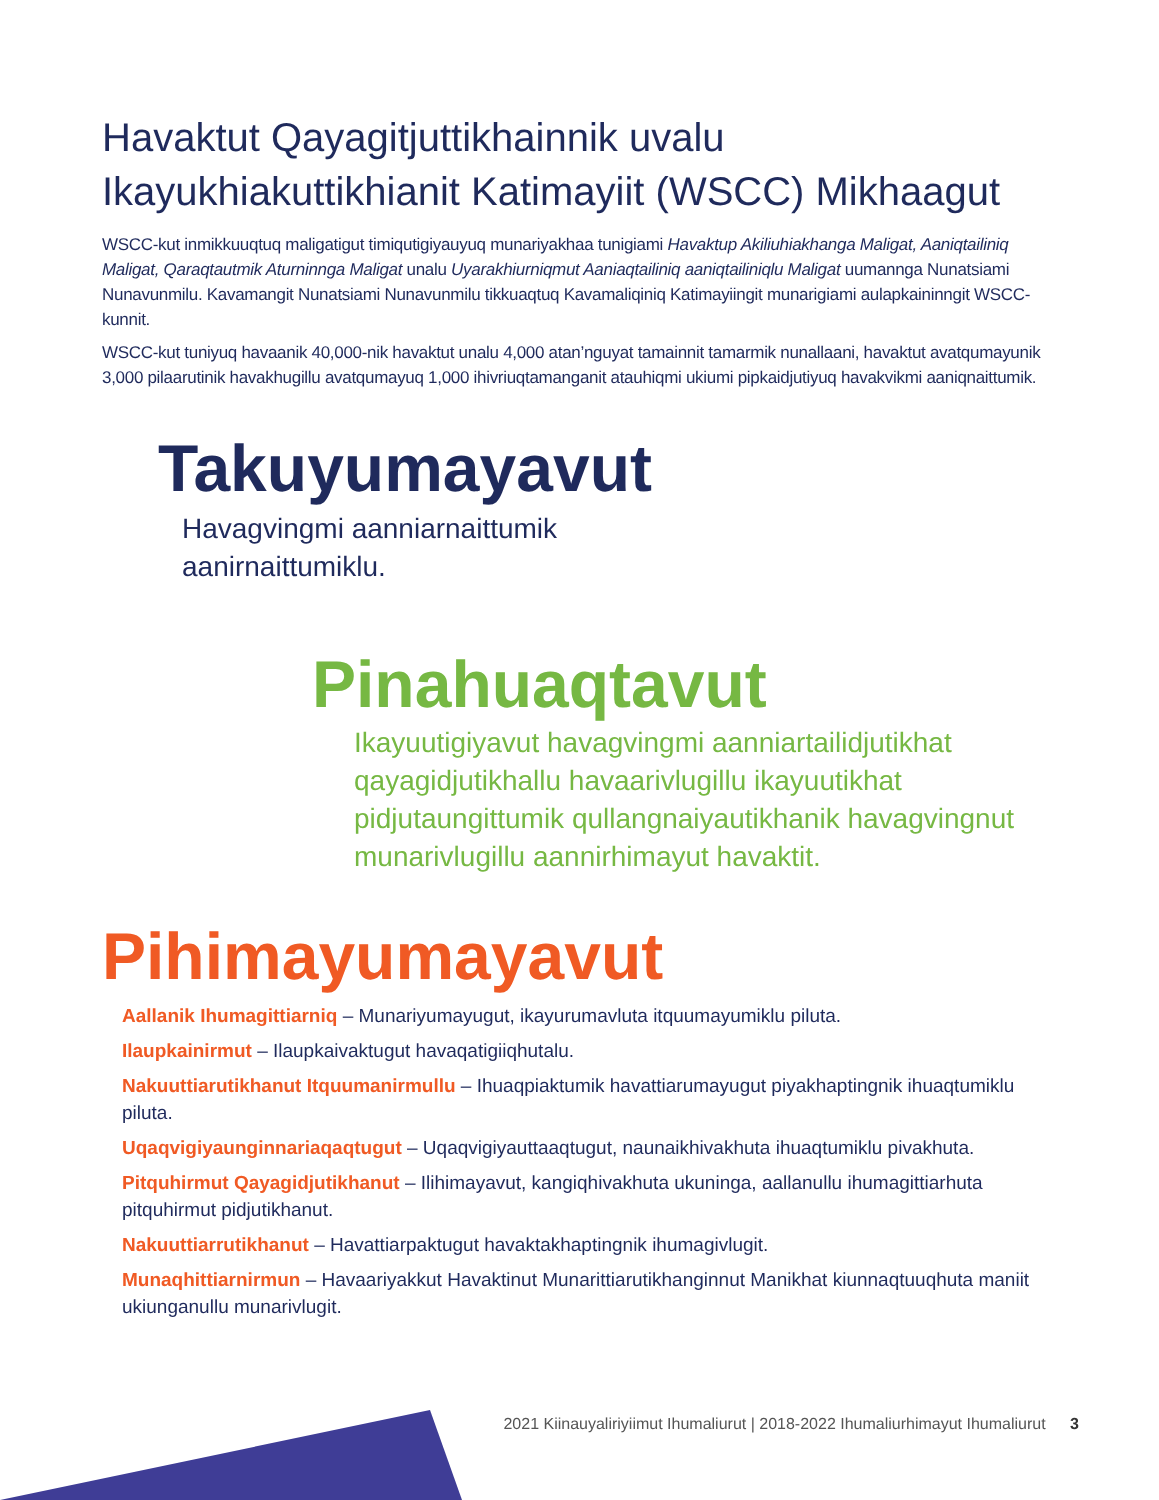Havaktut Qayagitjuttikhainnik uvalu Ikayukhiakuttikhianit Katimayiit (WSCC) Mikhaagut
WSCC-kut inmikkuuqtuq maligatigut timiqutigiyauyuq munariyakhaa tunigiami Havaktup Akiliuhiakhanga Maligat, Aaniqtailiniq Maligat, Qaraqtautmik Aturninnga Maligat unalu Uyarakhiurniqmut Aaniaqtailiniq aaniqtailiniqlu Maligat uumannga Nunatsiami Nunavunmilu. Kavamangit Nunatsiami Nunavunmilu tikkuaqtuq Kavamaliqiniq Katimayiingit munarigiami aulapkaininngit WSCC-kunnit.
WSCC-kut tuniyuq havaanik 40,000-nik havaktut unalu 4,000 atan’nguyat tamainnit tamarmik nunallaani, havaktut avatqumayunik 3,000 pilaarutinik havakhugillu avatqumayuq 1,000 ihivriuqtamanganit atauhiqmi ukiumi pipkaidjutiyuq havakvikmi aaniqnaittumik.
Takuyumayavut
Havagvingmi aanniarnaittumik
aanirnaittumiklu.
Pinahuaqtavut
Ikayuutigiyavut havagvingmi aanniartailidjutikhat qayagidjutikhallu havaarivlugillu ikayuutikhat pidjutaungittumik qullangnaiyautikhanik havagvingnut munarivlugillu aannirhimayut havaktit.
Pihimayumayavut
Aallanik Ihumagittiarniq – Munariyumayugut, ikayurumavluta itquumayumiklu piluta.
Ilaupkainirmut – Ilaupkaivaktugut havaqatigiiqhutalu.
Nakuuttiarutikhanut Itquumanirmullu – Ihuaqpiaktumik havattiarumayugut piyakhaptingnik ihuaqtumiklu piluta.
Uqaqvigiyaunginnariaqaqtugut – Uqaqvigiyauttaaqtugut, naunaikhivakhuta ihuaqtumiklu pivakhuta.
Pitquhirmut Qayagidjutikhanut – Ilihimayavut, kangiqhivakhuta ukuninga, aallanullu ihumagittiarhuta pitquhirmut pidjutikhanut.
Nakuuttiarrutikhanut – Havattiarpaktugut havaktakhaptingnik ihumagivlugit.
Munaqhittiarnirmun – Havaariyakkut Havaktinut Munarittiarutikhanginnut Manikhat kiunnaqtuuqhuta maniit ukiunganullu munarivlugit.
2021 Kiinauyaliriyiimut Ihumaliurut | 2018-2022 Ihumaliurhimayut Ihumaliurut 3